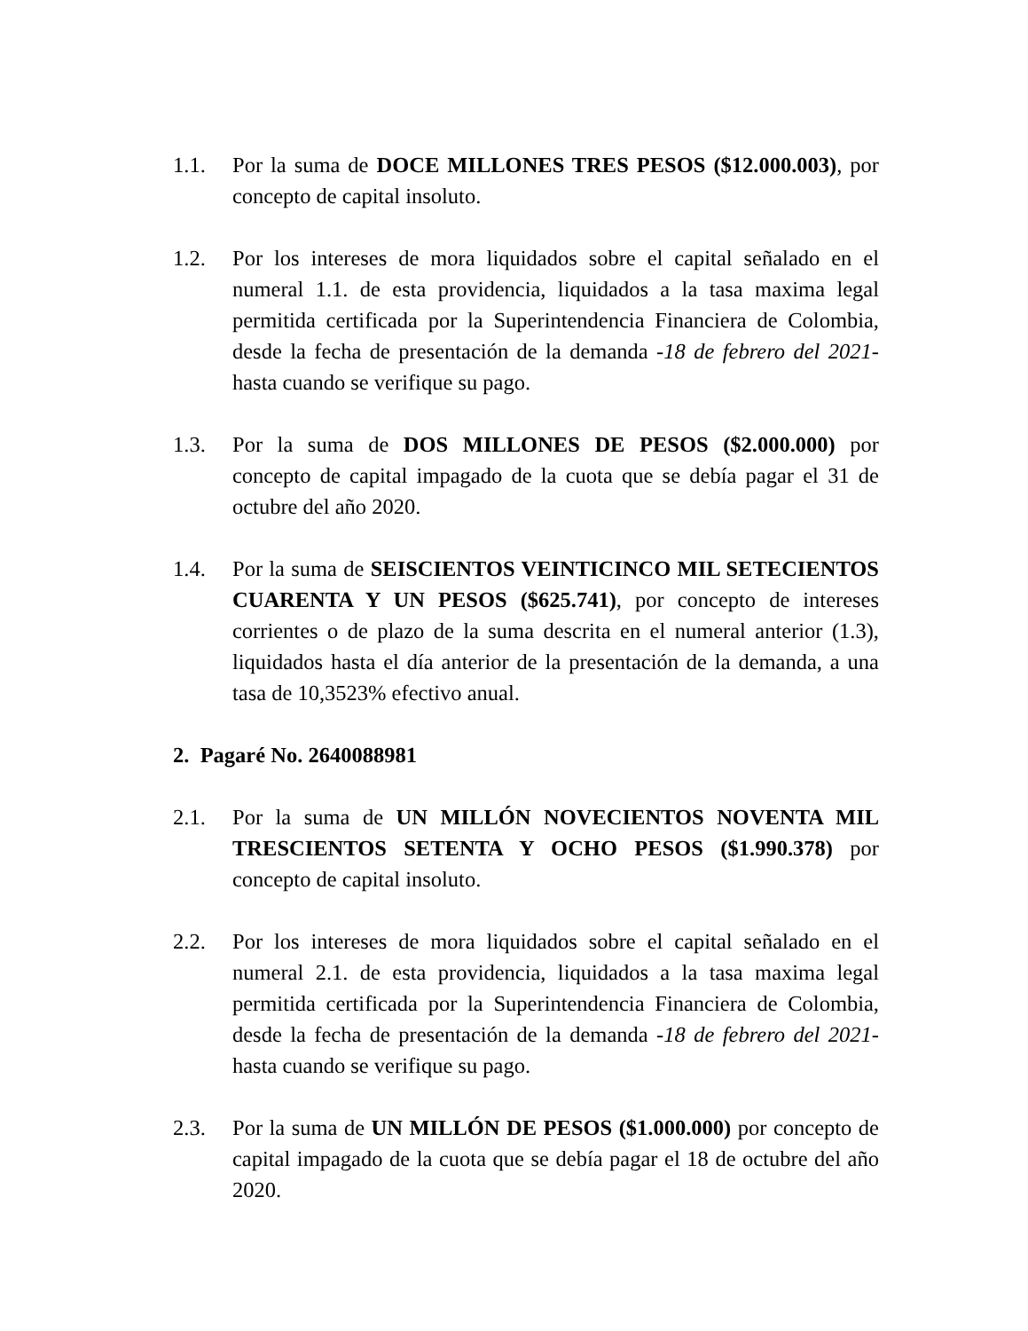1.1. Por la suma de DOCE MILLONES TRES PESOS ($12.000.003), por concepto de capital insoluto.
1.2. Por los intereses de mora liquidados sobre el capital señalado en el numeral 1.1. de esta providencia, liquidados a la tasa maxima legal permitida certificada por la Superintendencia Financiera de Colombia, desde la fecha de presentación de la demanda -18 de febrero del 2021- hasta cuando se verifique su pago.
1.3. Por la suma de DOS MILLONES DE PESOS ($2.000.000) por concepto de capital impagado de la cuota que se debía pagar el 31 de octubre del año 2020.
1.4. Por la suma de SEISCIENTOS VEINTICINCO MIL SETECIENTOS CUARENTA Y UN PESOS ($625.741), por concepto de intereses corrientes o de plazo de la suma descrita en el numeral anterior (1.3), liquidados hasta el día anterior de la presentación de la demanda, a una tasa de 10,3523% efectivo anual.
2. Pagaré No. 2640088981
2.1. Por la suma de UN MILLÓN NOVECIENTOS NOVENTA MIL TRESCIENTOS SETENTA Y OCHO PESOS ($1.990.378) por concepto de capital insoluto.
2.2. Por los intereses de mora liquidados sobre el capital señalado en el numeral 2.1. de esta providencia, liquidados a la tasa maxima legal permitida certificada por la Superintendencia Financiera de Colombia, desde la fecha de presentación de la demanda -18 de febrero del 2021- hasta cuando se verifique su pago.
2.3. Por la suma de UN MILLÓN DE PESOS ($1.000.000) por concepto de capital impagado de la cuota que se debía pagar el 18 de octubre del año 2020.